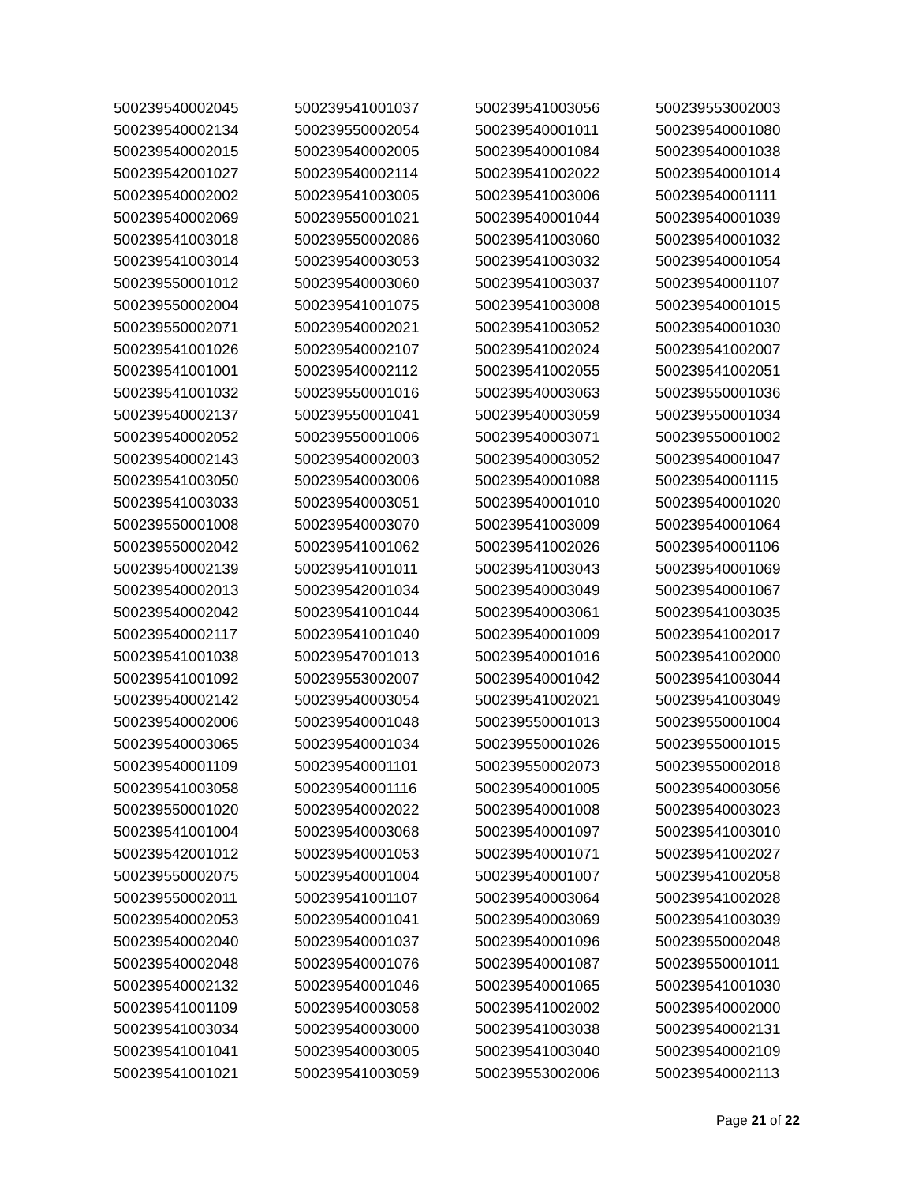| 500239540002045 | 500239541001037 | 500239541003056 | 500239553002003 |
| 500239540002134 | 500239550002054 | 500239540001011 | 500239540001080 |
| 500239540002015 | 500239540002005 | 500239540001084 | 500239540001038 |
| 500239542001027 | 500239540002114 | 500239541002022 | 500239540001014 |
| 500239540002002 | 500239541003005 | 500239541003006 | 500239540001111 |
| 500239540002069 | 500239550001021 | 500239540001044 | 500239540001039 |
| 500239541003018 | 500239550002086 | 500239541003060 | 500239540001032 |
| 500239541003014 | 500239540003053 | 500239541003032 | 500239540001054 |
| 500239550001012 | 500239540003060 | 500239541003037 | 500239540001107 |
| 500239550002004 | 500239541001075 | 500239541003008 | 500239540001015 |
| 500239550002071 | 500239540002021 | 500239541003052 | 500239540001030 |
| 500239541001026 | 500239540002107 | 500239541002024 | 500239541002007 |
| 500239541001001 | 500239540002112 | 500239541002055 | 500239541002051 |
| 500239541001032 | 500239550001016 | 500239540003063 | 500239550001036 |
| 500239540002137 | 500239550001041 | 500239540003059 | 500239550001034 |
| 500239540002052 | 500239550001006 | 500239540003071 | 500239550001002 |
| 500239540002143 | 500239540002003 | 500239540003052 | 500239540001047 |
| 500239541003050 | 500239540003006 | 500239540001088 | 500239540001115 |
| 500239541003033 | 500239540003051 | 500239540001010 | 500239540001020 |
| 500239550001008 | 500239540003070 | 500239541003009 | 500239540001064 |
| 500239550002042 | 500239541001062 | 500239541002026 | 500239540001106 |
| 500239540002139 | 500239541001011 | 500239541003043 | 500239540001069 |
| 500239540002013 | 500239542001034 | 500239540003049 | 500239540001067 |
| 500239540002042 | 500239541001044 | 500239540003061 | 500239541003035 |
| 500239540002117 | 500239541001040 | 500239540001009 | 500239541002017 |
| 500239541001038 | 500239547001013 | 500239540001016 | 500239541002000 |
| 500239541001092 | 500239553002007 | 500239540001042 | 500239541003044 |
| 500239540002142 | 500239540003054 | 500239541002021 | 500239541003049 |
| 500239540002006 | 500239540001048 | 500239550001013 | 500239550001004 |
| 500239540003065 | 500239540001034 | 500239550001026 | 500239550001015 |
| 500239540001109 | 500239540001101 | 500239550002073 | 500239550002018 |
| 500239541003058 | 500239540001116 | 500239540001005 | 500239540003056 |
| 500239550001020 | 500239540002022 | 500239540001008 | 500239540003023 |
| 500239541001004 | 500239540003068 | 500239540001097 | 500239541003010 |
| 500239542001012 | 500239540001053 | 500239540001071 | 500239541002027 |
| 500239550002075 | 500239540001004 | 500239540001007 | 500239541002058 |
| 500239550002011 | 500239541001107 | 500239540003064 | 500239541002028 |
| 500239540002053 | 500239540001041 | 500239540003069 | 500239541003039 |
| 500239540002040 | 500239540001037 | 500239540001096 | 500239550002048 |
| 500239540002048 | 500239540001076 | 500239540001087 | 500239550001011 |
| 500239540002132 | 500239540001046 | 500239540001065 | 500239541001030 |
| 500239541001109 | 500239540003058 | 500239541002002 | 500239540002000 |
| 500239541003034 | 500239540003000 | 500239541003038 | 500239540002131 |
| 500239541001041 | 500239540003005 | 500239541003040 | 500239540002109 |
| 500239541001021 | 500239541003059 | 500239553002006 | 500239540002113 |
Page 21 of 22